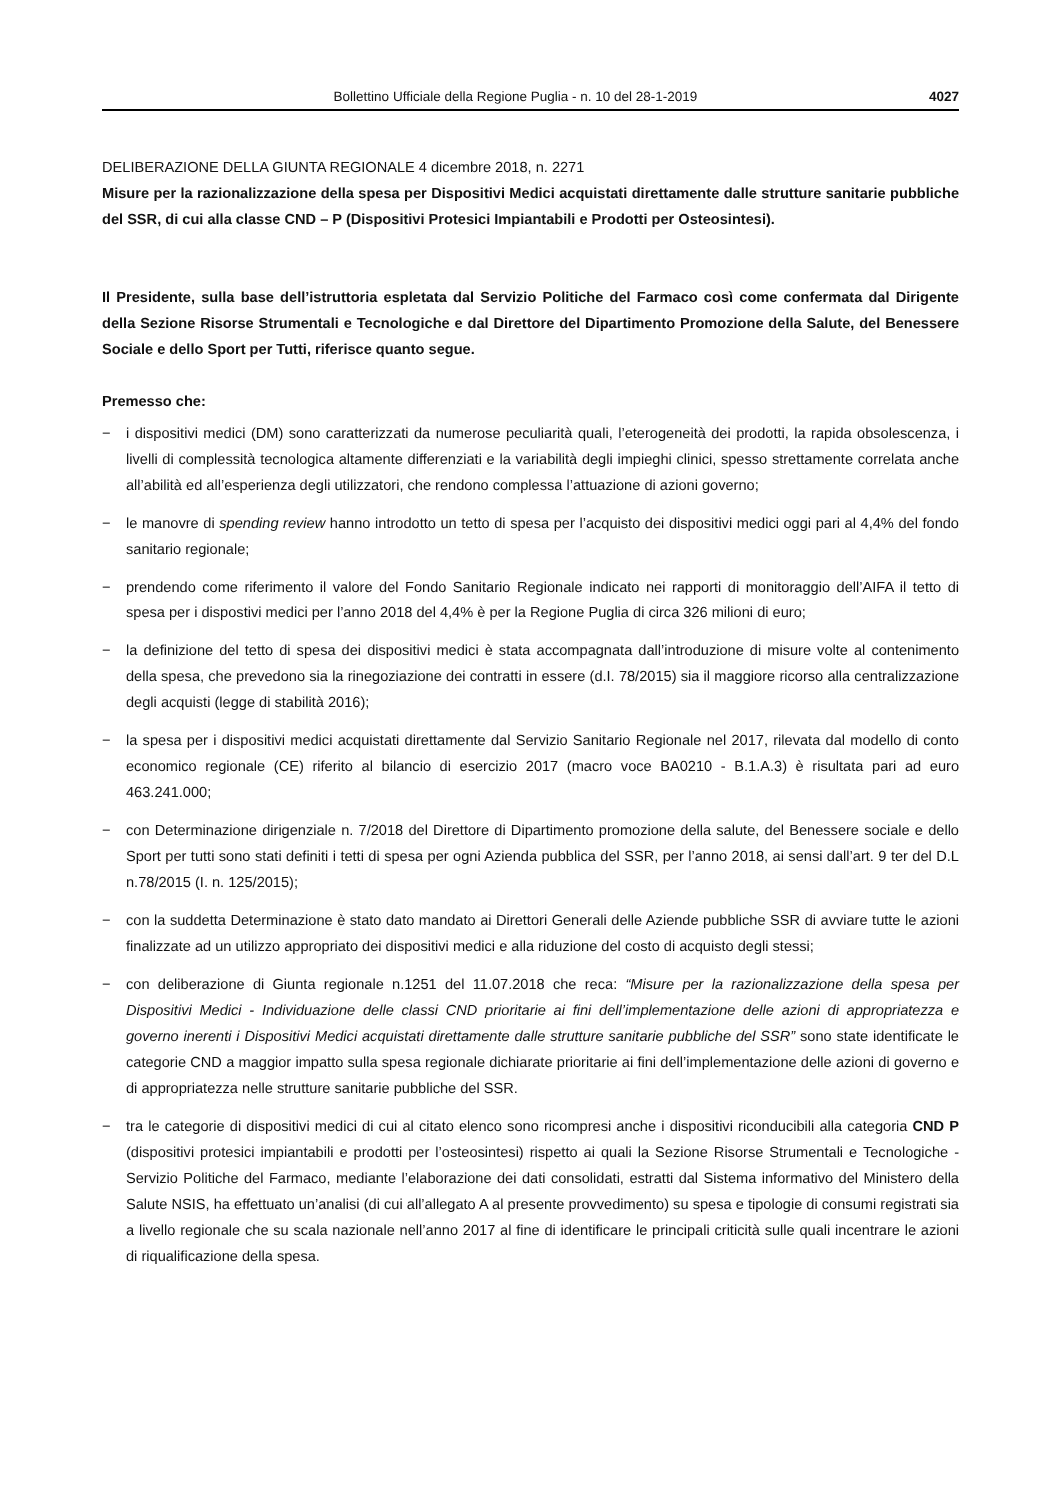Bollettino Ufficiale della Regione Puglia - n. 10 del 28-1-2019 4027
DELIBERAZIONE DELLA GIUNTA REGIONALE 4 dicembre 2018, n. 2271
Misure per la razionalizzazione della spesa per Dispositivi Medici acquistati direttamente dalle strutture sanitarie pubbliche del SSR, di cui alla classe CND – P (Dispositivi Protesici Impiantabili e Prodotti per Osteosintesi).
Il Presidente, sulla base dell’istruttoria espletata dal Servizio Politiche del Farmaco così come confermata dal Dirigente della Sezione Risorse Strumentali e Tecnologiche e dal Direttore del Dipartimento Promozione della Salute, del Benessere Sociale e dello Sport per Tutti, riferisce quanto segue.
Premesso che:
− i dispositivi medici (DM) sono caratterizzati da numerose peculiarità quali, l’eterogeneità dei prodotti, la rapida obsolescenza, i livelli di complessità tecnologica altamente differenziati e la variabilità degli impieghi clinici, spesso strettamente correlata anche all’abilità ed all’esperienza degli utilizzatori, che rendono complessa l’attuazione di azioni governo;
− le manovre di spending review hanno introdotto un tetto di spesa per l’acquisto dei dispositivi medici oggi pari al 4,4% del fondo sanitario regionale;
− prendendo come riferimento il valore del Fondo Sanitario Regionale indicato nei rapporti di monitoraggio dell’AIFA il tetto di spesa per i dispostivi medici per l’anno 2018 del 4,4% è per la Regione Puglia di circa 326 milioni di euro;
− la definizione del tetto di spesa dei dispositivi medici è stata accompagnata dall’introduzione di misure volte al contenimento della spesa, che prevedono sia la rinegoziazione dei contratti in essere (d.I. 78/2015) sia il maggiore ricorso alla centralizzazione degli acquisti (legge di stabilità 2016);
− la spesa per i dispositivi medici acquistati direttamente dal Servizio Sanitario Regionale nel 2017, rilevata dal modello di conto economico regionale (CE) riferito al bilancio di esercizio 2017 (macro voce BA0210 - B.1.A.3) è risultata pari ad euro 463.241.000;
− con Determinazione dirigenziale n. 7/2018 del Direttore di Dipartimento promozione della salute, del Benessere sociale e dello Sport per tutti sono stati definiti i tetti di spesa per ogni Azienda pubblica del SSR, per l’anno 2018, ai sensi dall’art. 9 ter del D.L n.78/2015 (I. n. 125/2015);
− con la suddetta Determinazione è stato dato mandato ai Direttori Generali delle Aziende pubbliche SSR di avviare tutte le azioni finalizzate ad un utilizzo appropriato dei dispositivi medici e alla riduzione del costo di acquisto degli stessi;
− con deliberazione di Giunta regionale n.1251 del 11.07.2018 che reca: “Misure per la razionalizzazione della spesa per Dispositivi Medici - Individuazione delle classi CND prioritarie ai fini dell’implementazione delle azioni di appropriatezza e governo inerenti i Dispositivi Medici acquistati direttamente dalle strutture sanitarie pubbliche del SSR” sono state identificate le categorie CND a maggior impatto sulla spesa regionale dichiarate prioritarie ai fini dell’implementazione delle azioni di governo e di appropriatezza nelle strutture sanitarie pubbliche del SSR.
− tra le categorie di dispositivi medici di cui al citato elenco sono ricompresi anche i dispositivi riconducibili alla categoria CND P (dispositivi protesici impiantabili e prodotti per l’osteosintesi) rispetto ai quali la Sezione Risorse Strumentali e Tecnologiche - Servizio Politiche del Farmaco, mediante l’elaborazione dei dati consolidati, estratti dal Sistema informativo del Ministero della Salute NSIS, ha effettuato un’analisi (di cui all’allegato A al presente provvedimento) su spesa e tipologie di consumi registrati sia a livello regionale che su scala nazionale nell’anno 2017 al fine di identificare le principali criticità sulle quali incentrare le azioni di riqualificazione della spesa.